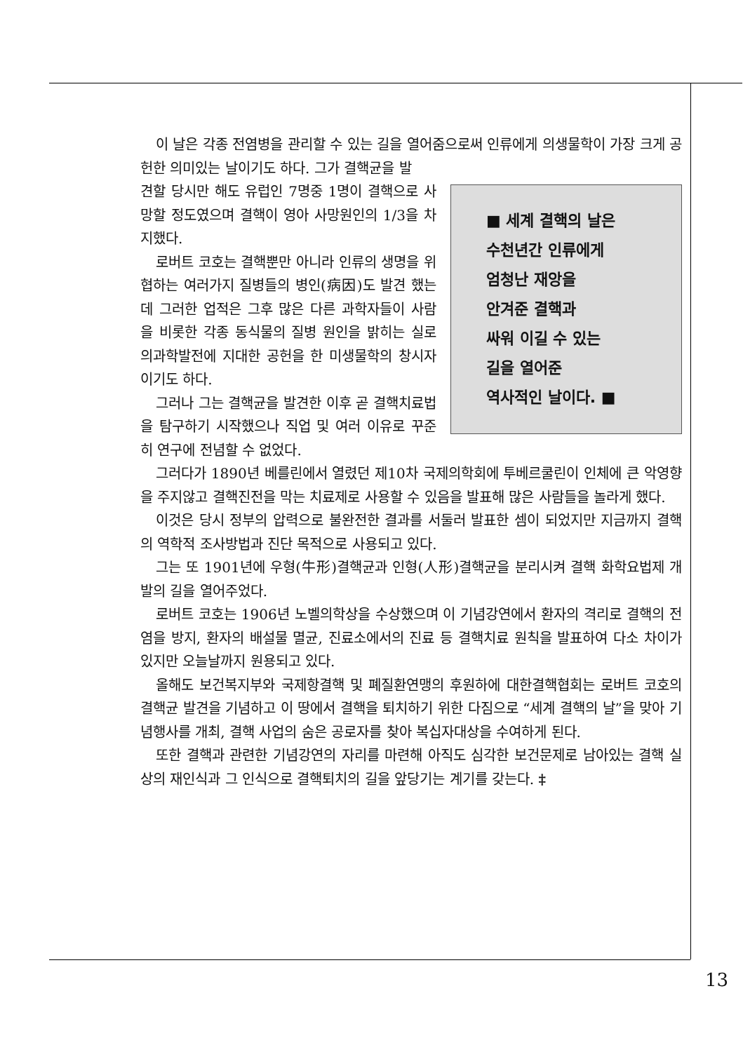이 날은 각종 전염병을 관리할 수 있는 길을 열어줌으로써 인류에게 의생물학이 가장 크게 공헌한 의미있는 날이기도 하다. 그가 결핵균을 발
■ 세계 결핵의 날은
수천년간 인류에게
엄청난 재앙을
안겨준 결핵과
싸워 이길 수 있는
길을 열어준
역사적인 날이다. ■
견할 당시만 해도 유럽인 7명중 1명이 결핵으로 사망할 정도였으며 결핵이 영아 사망원인의 1/3을 차지했다.
로버트 코호는 결핵뿐만 아니라 인류의 생명을 위협하는 여러가지 질병들의 병인(病因)도 발견 했는데 그러한 업적은 그후 많은 다른 과학자들이 사람을 비롯한 각종 동식물의 질병 원인을 밝히는 실로 의과학발전에 지대한 공헌을 한 미생물학의 창시자이기도 하다.
그러나 그는 결핵균을 발견한 이후 곧 결핵치료법을 탐구하기 시작했으나 직업 및 여러 이유로 꾸준히 연구에 전념할 수 없었다.
그러다가 1890년 베를린에서 열렸던 제10차 국제의학회에 투베르쿨린이 인체에 큰 악영향을 주지않고 결핵진전을 막는 치료제로 사용할 수 있음을 발표해 많은 사람들을 놀라게 했다.
이것은 당시 정부의 압력으로 불완전한 결과를 서둘러 발표한 셈이 되었지만 지금까지 결핵의 역학적 조사방법과 진단 목적으로 사용되고 있다.
그는 또 1901년에 우형(牛形)결핵균과 인형(人形)결핵균을 분리시켜 결핵 화학요법제 개발의 길을 열어주었다.
로버트 코호는 1906년 노벨의학상을 수상했으며 이 기념강연에서 환자의 격리로 결핵의 전염을 방지, 환자의 배설물 멸균, 진료소에서의 진료 등 결핵치료 원칙을 발표하여 다소 차이가 있지만 오늘날까지 원용되고 있다.
올해도 보건복지부와 국제항결핵 및 폐질환연맹의 후원하에 대한결핵협회는 로버트 코호의 결핵균 발견을 기념하고 이 땅에서 결핵을 퇴치하기 위한 다짐으로 “세계 결핵의 날”을 맞아 기념행사를 개최, 결핵 사업의 숨은 공로자를 찾아 복십자대상을 수여하게 된다.
또한 결핵과 관련한 기념강연의 자리를 마련해 아직도 심각한 보건문제로 남아있는 결핵 실상의 재인식과 그 인식으로 결핵퇴치의 길을 앞당기는 계기를 갖는다. ‡
13